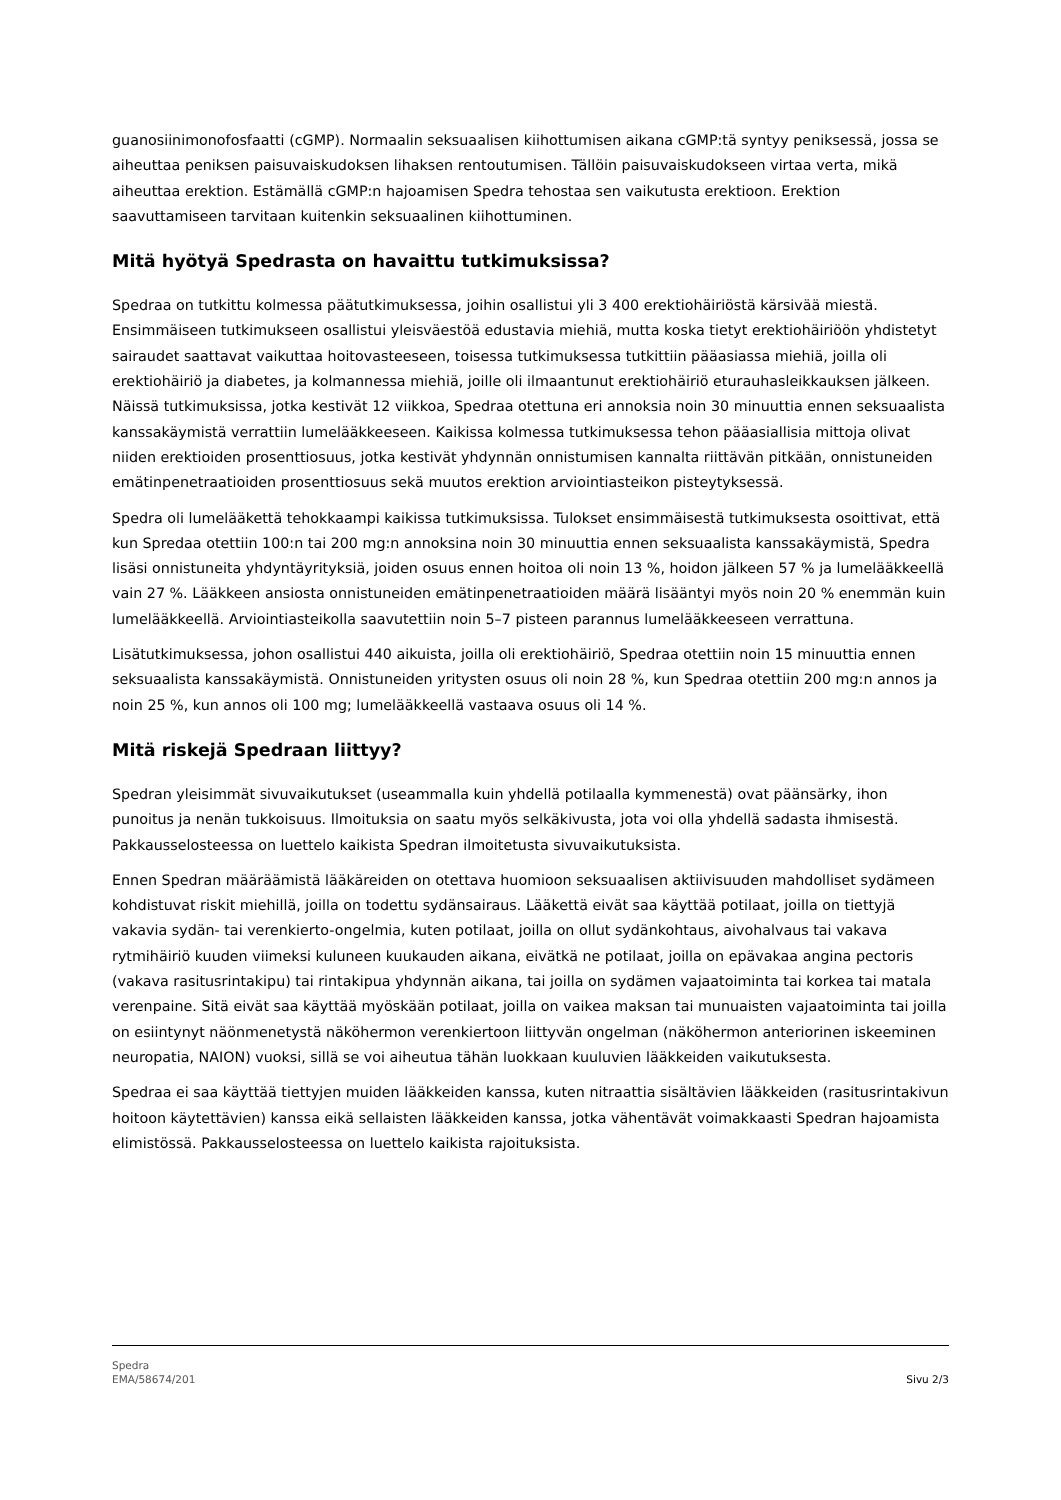guanosiinimonofosfaatti (cGMP). Normaalin seksuaalisen kiihottumisen aikana cGMP:tä syntyy peniksessä, jossa se aiheuttaa peniksen paisuvaiskudoksen lihaksen rentoutumisen. Tällöin paisuvaiskudokseen virtaa verta, mikä aiheuttaa erektion. Estämällä cGMP:n hajoamisen Spedra tehostaa sen vaikutusta erektioon. Erektion saavuttamiseen tarvitaan kuitenkin seksuaalinen kiihottuminen.
Mitä hyötyä Spedrasta on havaittu tutkimuksissa?
Spedraa on tutkittu kolmessa päätutkimuksessa, joihin osallistui yli 3 400 erektiohäiriöstä kärsivää miestä. Ensimmäiseen tutkimukseen osallistui yleisväestöä edustavia miehiä, mutta koska tietyt erektiohäiriöön yhdistetyt sairaudet saattavat vaikuttaa hoitovasteeseen, toisessa tutkimuksessa tutkittiin pääasiassa miehiä, joilla oli erektiohäiriö ja diabetes, ja kolmannessa miehiä, joille oli ilmaantunut erektiohäiriö eturauhasleikkauksen jälkeen. Näissä tutkimuksissa, jotka kestivät 12 viikkoa, Spedraa otettuna eri annoksia noin 30 minuuttia ennen seksuaalista kanssakäymistä verrattiin lumelääkkeeseen. Kaikissa kolmessa tutkimuksessa tehon pääasiallisia mittoja olivat niiden erektioiden prosenttiosuus, jotka kestivät yhdynnän onnistumisen kannalta riittävän pitkään, onnistuneiden emätinpenetraatioiden prosenttiosuus sekä muutos erektion arviointiasteikon pisteytyksessä.
Spedra oli lumelääkettä tehokkaampi kaikissa tutkimuksissa. Tulokset ensimmäisestä tutkimuksesta osoittivat, että kun Spredaa otettiin 100:n tai 200 mg:n annoksina noin 30 minuuttia ennen seksuaalista kanssakäymistä, Spedra lisäsi onnistuneita yhdyntäyrityksiä, joiden osuus ennen hoitoa oli noin 13 %, hoidon jälkeen 57 % ja lumelääkkeellä vain 27 %. Lääkkeen ansiosta onnistuneiden emätinpenetraatioiden määrä lisääntyi myös noin 20 % enemmän kuin lumelääkkeellä. Arviointiasteikolla saavutettiin noin 5–7 pisteen parannus lumelääkkeeseen verrattuna.
Lisätutkimuksessa, johon osallistui 440 aikuista, joilla oli erektiohäiriö, Spedraa otettiin noin 15 minuuttia ennen seksuaalista kanssakäymistä. Onnistuneiden yritysten osuus oli noin 28 %, kun Spedraa otettiin 200 mg:n annos ja noin 25 %, kun annos oli 100 mg; lumelääkkeellä vastaava osuus oli 14 %.
Mitä riskejä Spedraan liittyy?
Spedran yleisimmät sivuvaikutukset (useammalla kuin yhdellä potilaalla kymmenestä) ovat päänsärky, ihon punoitus ja nenän tukkoisuus. Ilmoituksia on saatu myös selkäkivusta, jota voi olla yhdellä sadasta ihmisestä. Pakkausselosteessa on luettelo kaikista Spedran ilmoitetusta sivuvaikutuksista.
Ennen Spedran määräämistä lääkäreiden on otettava huomioon seksuaalisen aktiivisuuden mahdolliset sydämeen kohdistuvat riskit miehillä, joilla on todettu sydänsairaus. Lääkettä eivät saa käyttää potilaat, joilla on tiettyjä vakavia sydän- tai verenkierto-ongelmia, kuten potilaat, joilla on ollut sydänkohtaus, aivohalvaus tai vakava rytmihäiriö kuuden viimeksi kuluneen kuukauden aikana, eivätkä ne potilaat, joilla on epävakaa angina pectoris (vakava rasitusrintakipu) tai rintakipua yhdynnän aikana, tai joilla on sydämen vajaatoiminta tai korkea tai matala verenpaine. Sitä eivät saa käyttää myöskään potilaat, joilla on vaikea maksan tai munuaisten vajaatoiminta tai joilla on esiintynyt näönmenetystä näköhermon verenkiertoon liittyvän ongelman (näköhermon anteriorinen iskeeminen neuropatia, NAION) vuoksi, sillä se voi aiheutua tähän luokkaan kuuluvien lääkkeiden vaikutuksesta.
Spedraa ei saa käyttää tiettyjen muiden lääkkeiden kanssa, kuten nitraattia sisältävien lääkkeiden (rasitusrintakivun hoitoon käytettävien) kanssa eikä sellaisten lääkkeiden kanssa, jotka vähentävät voimakkaasti Spedran hajoamista elimistössä. Pakkausselosteessa on luettelo kaikista rajoituksista.
Spedra
EMA/58674/201
Sivu 2/3